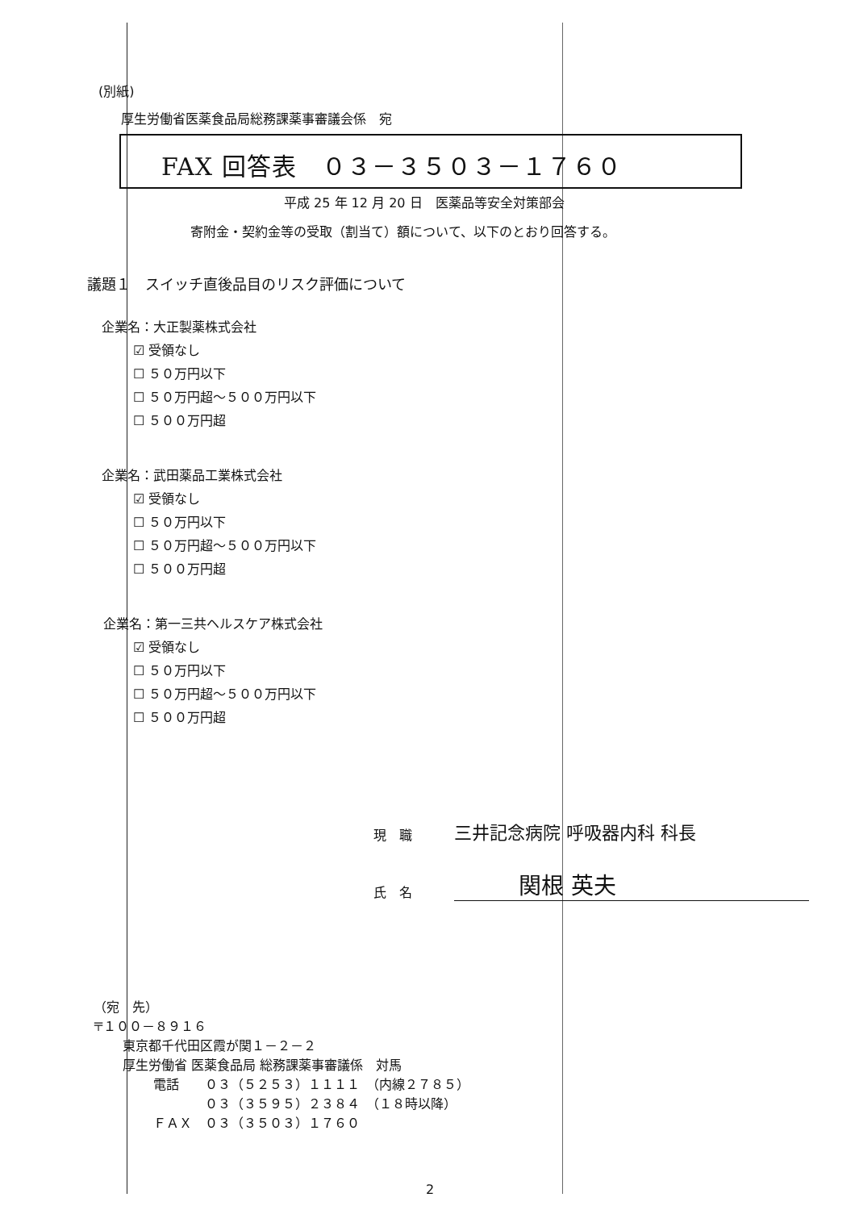(別紙)
厚生労働省医薬食品局総務課薬事審議会係　宛
FAX 回答表　０３－３５０３－１７６０
平成 25 年 12 月 20 日　医薬品等安全対策部会
寄附金・契約金等の受取（割当て）額について、以下のとおり回答する。
議題１　スイッチ直後品目のリスク評価について
企業名：大正製薬株式会社
☑ 受領なし
☐ ５０万円以下
☐ ５０万円超～５００万円以下
☐ ５００万円超
企業名：武田薬品工業株式会社
☑ 受領なし
☐ ５０万円以下
☐ ５０万円超～５００万円以下
☐ ５００万円超
企業名：第一三共ヘルスケア株式会社
☑ 受領なし
☐ ５０万円以下
☐ ５０万円超～５００万円以下
☐ ５００万円超
現　職 三井記念病院 呼吸器内科 科長
氏　名 関根 英夫
（宛　先）
〒１００－８９１６
東京都千代田区霞が関１－２－２
厚生労働省 医薬食品局 総務課薬事審議係　対馬
電話　　０３（５２５３）１１１１　（内線２７８５）
　　　　０３（３５９５）２３８４　（１８時以降）
ＦＡＸ　０３（３５０３）１７６０
2